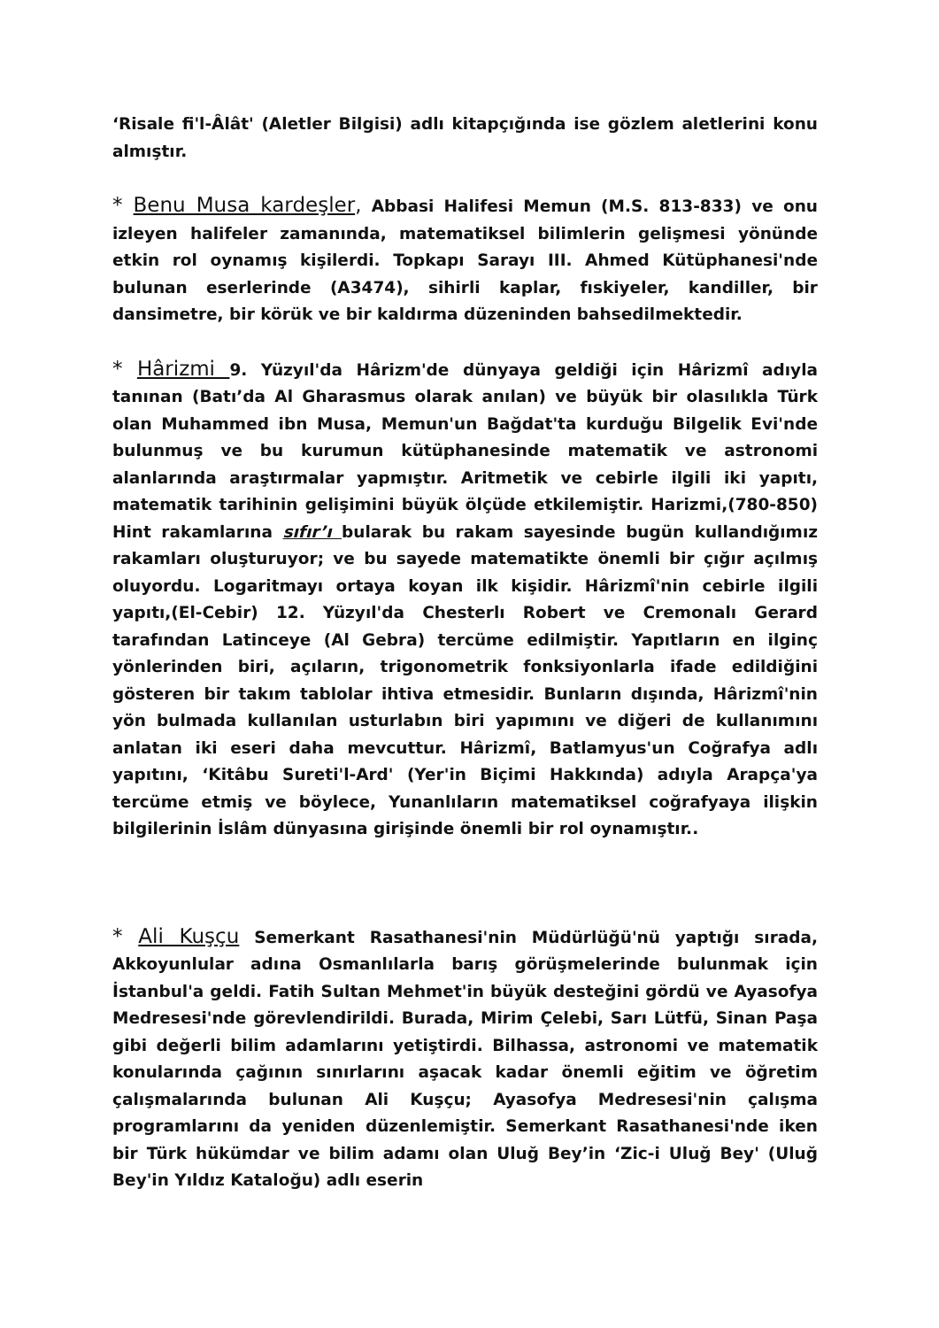‘Risale fi'l-Âlât' (Aletler Bilgisi) adlı kitapçığında ise gözlem aletlerini konu almıştır.
* Benu Musa kardeşler, Abbasi Halifesi Memun (M.S. 813-833) ve onu izleyen halifeler zamanında, matematiksel bilimlerin gelişmesi yönünde etkin rol oynamış kişilerdi. Topkapı Sarayı III. Ahmed Kütüphanesi'nde bulunan eserlerinde (A3474), sihirli kaplar, fıskiyeler, kandiller, bir dansimetre, bir körük ve bir kaldırma düzeninden bahsedilmektedir.
* Hârizmi 9. Yüzyıl'da Hârizm'de dünyaya geldiği için Hârizmî adıyla tanınan (Batı’da Al Gharasmus olarak anılan) ve büyük bir olasılıkla Türk olan Muhammed ibn Musa, Memun'un Bağdat'ta kurduğu Bilgelik Evi'nde bulunmuş ve bu kurumun kütüphanesinde matematik ve astronomi alanlarında araştırmalar yapmıştır. Aritmetik ve cebirle ilgili iki yapıtı, matematik tarihinin gelişimini büyük ölçüde etkilemiştir. Harizmi,(780-850) Hint rakamlarına sıfır’ı bularak bu rakam sayesinde bugün kullandığımız rakamları oluşturuyor; ve bu sayede matematikte önemli bir çığır açılmış oluyordu. Logaritmayı ortaya koyan ilk kişidir. Hârizmî'nin cebirle ilgili yapıtı,(El-Cebir) 12. Yüzyıl'da Chesterlı Robert ve Cremonalı Gerard tarafından Latinceye (Al Gebra) tercüme edilmiştir. Yapıtların en ilginç yönlerinden biri, açıların, trigonometrik fonksiyonlarla ifade edildiğini gösteren bir takım tablolar ihtiva etmesidir. Bunların dışında, Hârizmî'nin yön bulmada kullanılan usturlabın biri yapımını ve diğeri de kullanımını anlatan iki eseri daha mevcuttur. Hârizmî, Batlamyus'un Coğrafya adlı yapıtını, ‘Kitâbu Sureti'l-Ard' (Yer'in Biçimi Hakkında) adıyla Arapça'ya tercüme etmiş ve böylece, Yunanlıların matematiksel coğrafyaya ilişkin bilgilerinin İslâm dünyasına girişinde önemli bir rol oynamıştır..
* Ali Kuşçu Semerkant Rasathanesi'nin Müdürlüğü'nü yaptığı sırada, Akkoyunlular adına Osmanlılarla barış görüşmelerinde bulunmak için İstanbul'a geldi. Fatih Sultan Mehmet'in büyük desteğini gördü ve Ayasofya Medresesi'nde görevlendirildi. Burada, Mirim Çelebi, Sarı Lütfü, Sinan Paşa gibi değerli bilim adamlarını yetiştirdi. Bilhassa, astronomi ve matematik konularında çağının sınırlarını aşacak kadar önemli eğitim ve öğretim çalışmalarında bulunan Ali Kuşçu; Ayasofya Medresesi'nin çalışma programlarını da yeniden düzenlemiştir. Semerkant Rasathanesi'nde iken bir Türk hükümdar ve bilim adamı olan Uluğ Bey’in ‘Zic-i Uluğ Bey' (Uluğ Bey'in Yıldız Kataloğu) adlı eserin